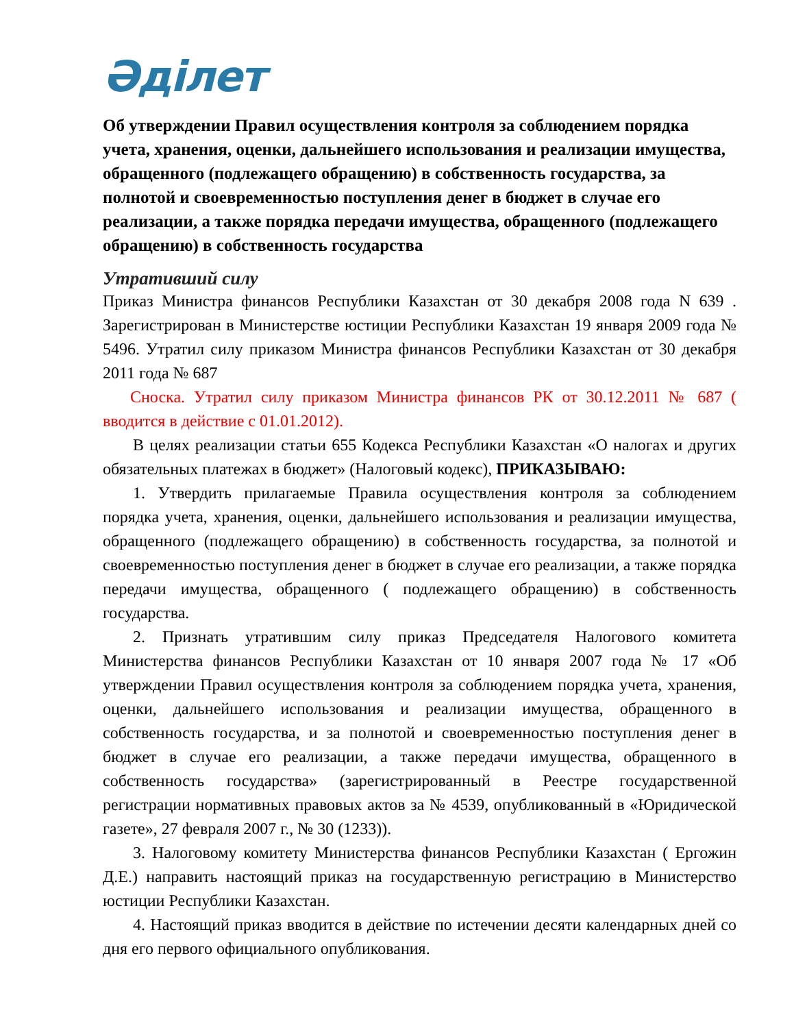Әділет
Об утверждении Правил осуществления контроля за соблюдением порядка учета, хранения, оценки, дальнейшего использования и реализации имущества, обращенного (подлежащего обращению) в собственность государства, за полнотой и своевременностью поступления денег в бюджет в случае его реализации, а также порядка передачи имущества, обращенного (подлежащего обращению) в собственность государства
Утративший силу
Приказ Министра финансов Республики Казахстан от 30 декабря 2008 года N 639 . Зарегистрирован в Министерстве юстиции Республики Казахстан 19 января 2009 года № 5496. Утратил силу приказом Министра финансов Республики Казахстан от 30 декабря 2011 года № 687
Сноска. Утратил силу приказом Министра финансов РК от 30.12.2011 № 687 ( вводится в действие с 01.01.2012).
В целях реализации статьи 655 Кодекса Республики Казахстан «О налогах и других обязательных платежах в бюджет» (Налоговый кодекс), ПРИКАЗЫВАЮ:
1. Утвердить прилагаемые Правила осуществления контроля за соблюдением порядка учета, хранения, оценки, дальнейшего использования и реализации имущества, обращенного (подлежащего обращению) в собственность государства, за полнотой и своевременностью поступления денег в бюджет в случае его реализации, а также порядка передачи имущества, обращенного ( подлежащего обращению) в собственность государства.
2. Признать утратившим силу приказ Председателя Налогового комитета Министерства финансов Республики Казахстан от 10 января 2007 года № 17 «Об утверждении Правил осуществления контроля за соблюдением порядка учета, хранения, оценки, дальнейшего использования и реализации имущества, обращенного в собственность государства, и за полнотой и своевременностью поступления денег в бюджет в случае его реализации, а также передачи имущества, обращенного в собственность государства» (зарегистрированный в Реестре государственной регистрации нормативных правовых актов за № 4539, опубликованный в «Юридической газете», 27 февраля 2007 г., № 30 (1233)).
3. Налоговому комитету Министерства финансов Республики Казахстан ( Ергожин Д.Е.) направить настоящий приказ на государственную регистрацию в Министерство юстиции Республики Казахстан.
4. Настоящий приказ вводится в действие по истечении десяти календарных дней со дня его первого официального опубликования.